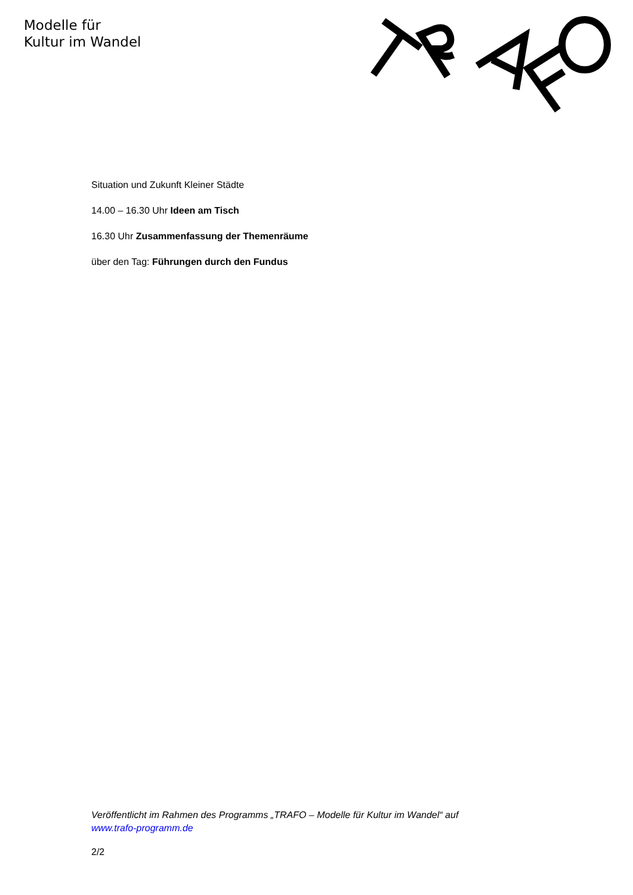Modelle für
Kultur im Wandel
Situation und Zukunft Kleiner Städte
14.00 – 16.30 Uhr Ideen am Tisch
16.30 Uhr Zusammenfassung der Themenräume
über den Tag: Führungen durch den Fundus
Veröffentlicht im Rahmen des Programms „TRAFO – Modelle für Kultur im Wandel“ auf www.trafo-programm.de
2/2